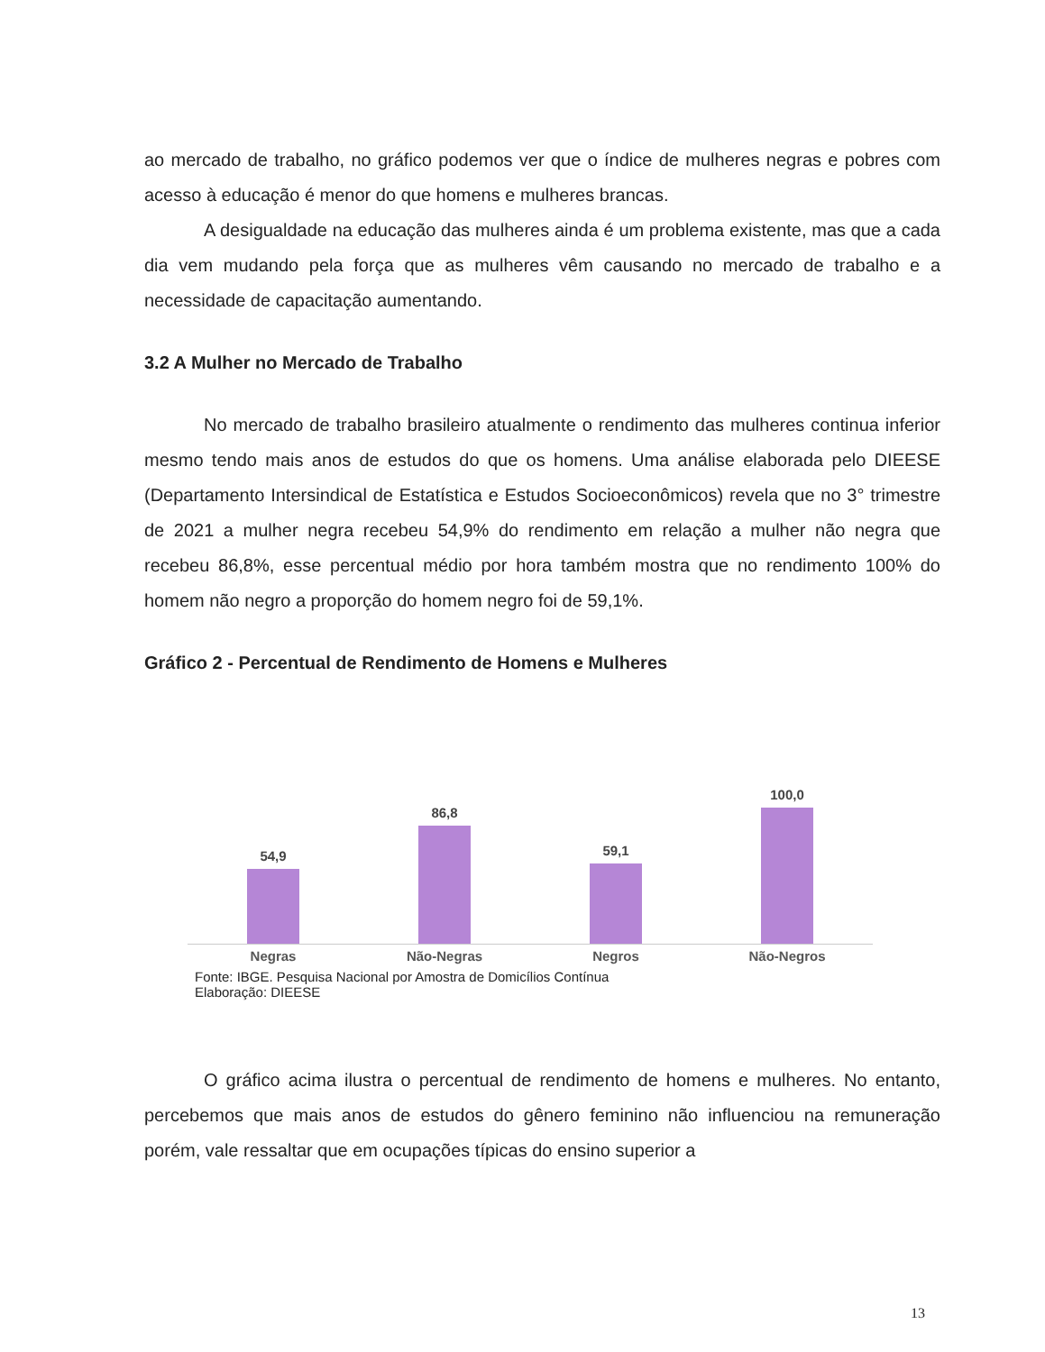ao mercado de trabalho, no gráfico podemos ver que o índice de mulheres negras e pobres com acesso à educação é menor do que homens e mulheres brancas.
A desigualdade na educação das mulheres ainda é um problema existente, mas que a cada dia vem mudando pela força que as mulheres vêm causando no mercado de trabalho e a necessidade de capacitação aumentando.
3.2 A Mulher no Mercado de Trabalho
No mercado de trabalho brasileiro atualmente o rendimento das mulheres continua inferior mesmo tendo mais anos de estudos do que os homens. Uma análise elaborada pelo DIEESE (Departamento Intersindical de Estatística e Estudos Socioeconômicos) revela que no 3° trimestre de 2021 a mulher negra recebeu 54,9% do rendimento em relação a mulher não negra que recebeu 86,8%, esse percentual médio por hora também mostra que no rendimento 100% do homem não negro a proporção do homem negro foi de 59,1%.
Gráfico 2 - Percentual de Rendimento de Homens e Mulheres
54,9
86,8
59,1
100,0
Negras Não-Negras Negros Não-Negros
Fonte: IBGE. Pesquisa Nacional por Amostra de Domicílios Contínua
Elaboração: DIEESE
O gráfico acima ilustra o percentual de rendimento de homens e mulheres. No entanto, percebemos que mais anos de estudos do gênero feminino não influenciou na remuneração porém, vale ressaltar que em ocupações típicas do ensino superior a
13